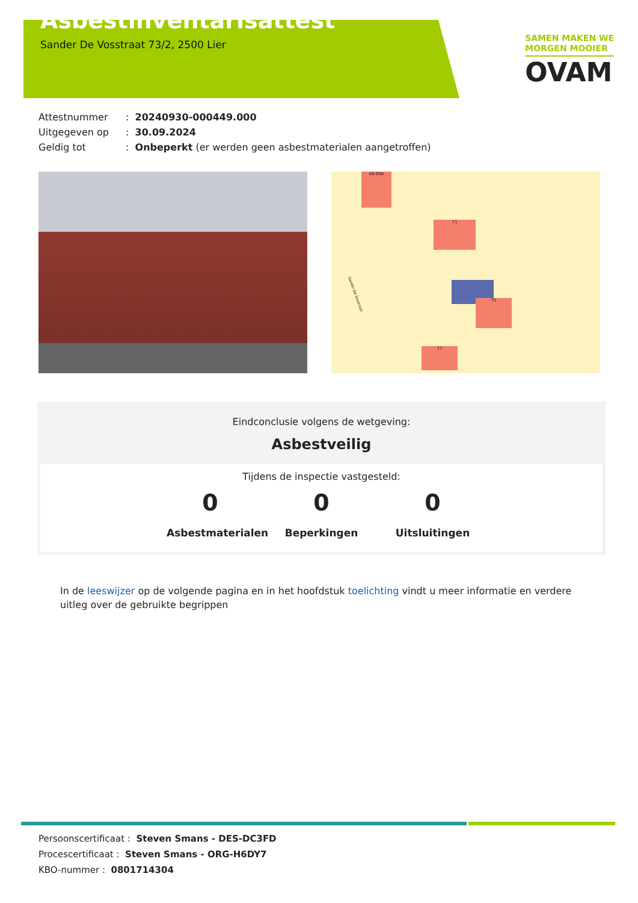Asbestinventarisattest
Sander De Vosstraat 73/2, 2500 Lier
SAMEN MAKEN WE
MORGEN MOOIER
OVAM
Attestnummer: 20240930-000449.000
Uitgegeven op: 30.09.2024
Geldig tot: Onbeperkt (er werden geen asbestmaterialen aangetroffen)
71
75
77
69-69A
Sander De Vosstraat
Eindconclusie volgens de wetgeving:
Asbestveilig
Tijdens de inspectie vastgesteld:
0
Asbestmaterialen
0
Beperkingen
0
Uitsluitingen
In de leeswijzer op de volgende pagina en in het hoofdstuk toelichting vindt u meer informatie en verdere uitleg over de gebruikte begrippen
Persoonscertificaat : Steven Smans - DES-DC3FD
Procescertificaat : Steven Smans - ORG-H6DY7
KBO-nummer : 0801714304